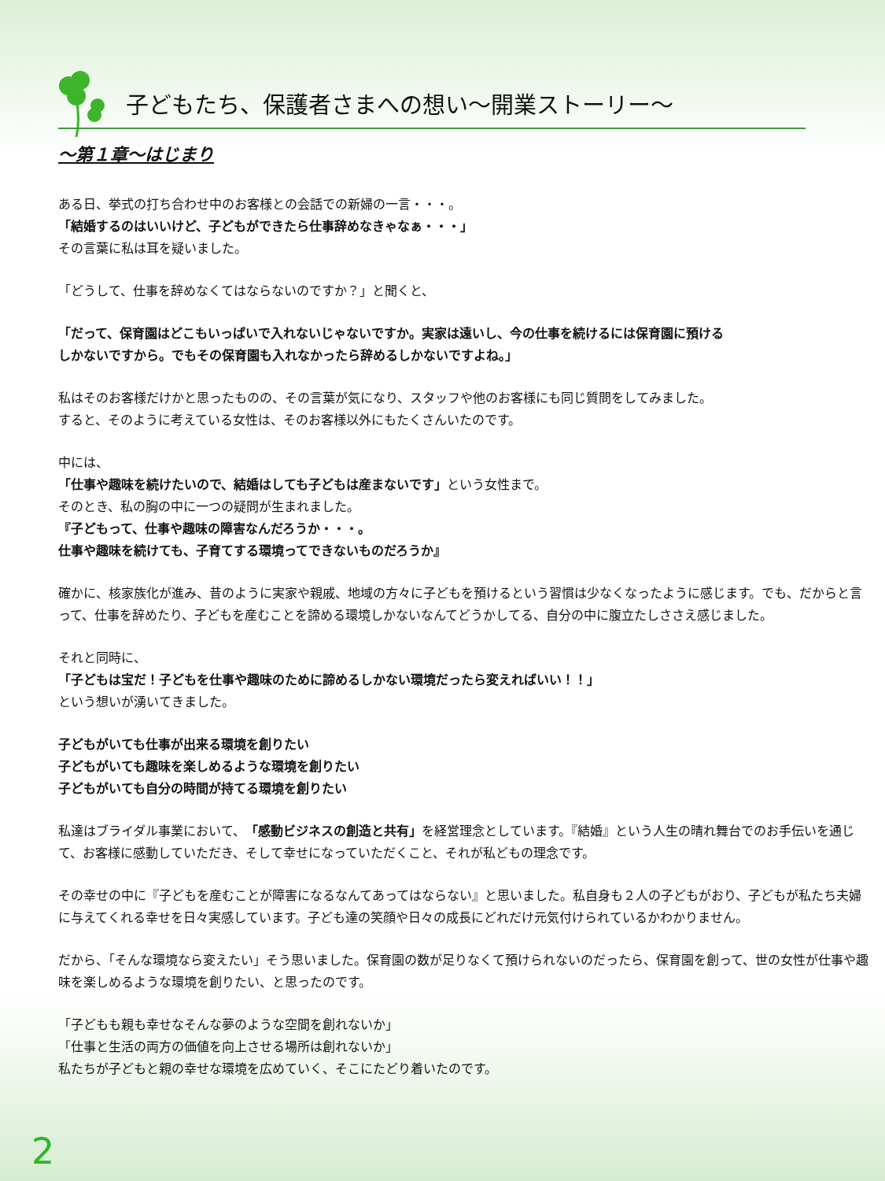子どもたち、保護者さまへの想い～開業ストーリー～
～第１章～はじまり
ある日、挙式の打ち合わせ中のお客様との会話での新婦の一言・・・。
「結婚するのはいいけど、子どもができたら仕事辞めなきゃなぁ・・・」
その言葉に私は耳を疑いました。
「どうして、仕事を辞めなくてはならないのですか？」と聞くと、
「だって、保育園はどこもいっぱいで入れないじゃないですか。実家は遠いし、今の仕事を続けるには保育園に預ける
しかないですから。でもその保育園も入れなかったら辞めるしかないですよね。」
私はそのお客様だけかと思ったものの、その言葉が気になり、スタッフや他のお客様にも同じ質問をしてみました。
すると、そのように考えている女性は、そのお客様以外にもたくさんいたのです。
中には、
「仕事や趣味を続けたいので、結婚はしても子どもは産まないです」という女性まで。
そのとき、私の胸の中に一つの疑問が生まれました。
『子どもって、仕事や趣味の障害なんだろうか・・・。
仕事や趣味を続けても、子育てする環境ってできないものだろうか』
確かに、核家族化が進み、昔のように実家や親戚、地域の方々に子どもを預けるという習慣は少なくなったように感じます。でも、だからと言って、仕事を辞めたり、子どもを産むことを諦める環境しかないなんてどうかしてる、自分の中に腹立たしささえ感じました。
それと同時に、
「子どもは宝だ！子どもを仕事や趣味のために諦めるしかない環境だったら変えればいい！！」
という想いが湧いてきました。
子どもがいても仕事が出来る環境を創りたい
子どもがいても趣味を楽しめるような環境を創りたい
子どもがいても自分の時間が持てる環境を創りたい
私達はブライダル事業において、「感動ビジネスの創造と共有」を経営理念としています。『結婚』という人生の晴れ舞台でのお手伝いを通じて、お客様に感動していただき、そして幸せになっていただくこと、それが私どもの理念です。
その幸せの中に『子どもを産むことが障害になるなんてあってはならない』と思いました。私自身も２人の子どもがおり、子どもが私たち夫婦に与えてくれる幸せを日々実感しています。子ども達の笑顔や日々の成長にどれだけ元気付けられているかわかりません。
だから、「そんな環境なら変えたい」そう思いました。保育園の数が足りなくて預けられないのだったら、保育園を創って、世の女性が仕事や趣味を楽しめるような環境を創りたい、と思ったのです。
「子どもも親も幸せなそんな夢のような空間を創れないか」
「仕事と生活の両方の価値を向上させる場所は創れないか」
私たちが子どもと親の幸せな環境を広めていく、そこにたどり着いたのです。
2